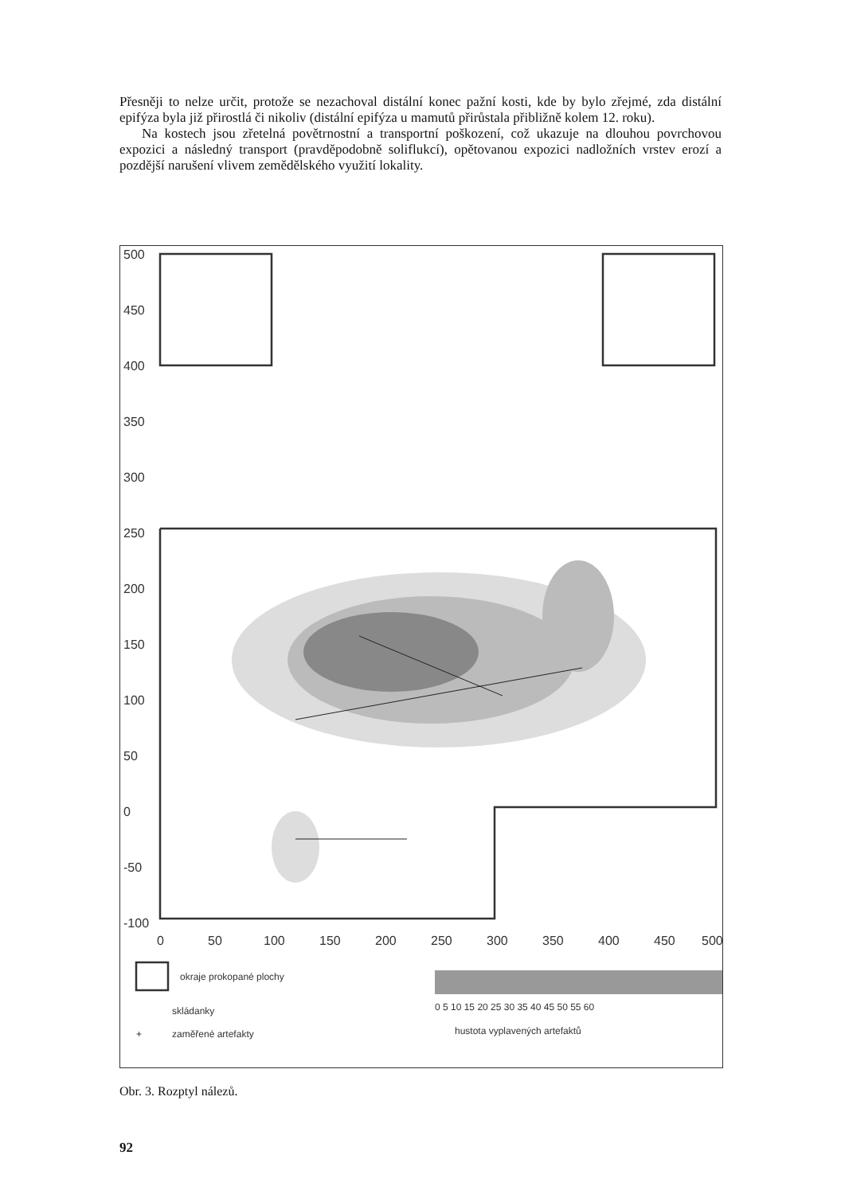Přesněji to nelze určit, protože se nezachoval distální konec pažní kosti, kde by bylo zřejmé, zda distální epifýza byla již přirostlá či nikoliv (distální epifýza u mamutů přirůstala přibližně kolem 12. roku).
Na kostech jsou zřetelná povětrnostní a transportní poškození, což ukazuje na dlouhou povrchovou expozici a následný transport (pravděpodobně soliflukcí), opětovanou expozici nadložních vrstev erozí a pozdější narušení vlivem zemědělského využití lokality.
500
450
400
350
300
250
200
150
100
50
0
-50
-100
0
50
100
150
200
250
300
350
400
450
500
okraje prokopané plochy
skládanky
+
zaměřené artefakty
hustota vyplavených artefaktů
0 5 10 15 20 25 30 35 40 45 50 55 60
Obr. 3. Rozptyl nálezů.
92